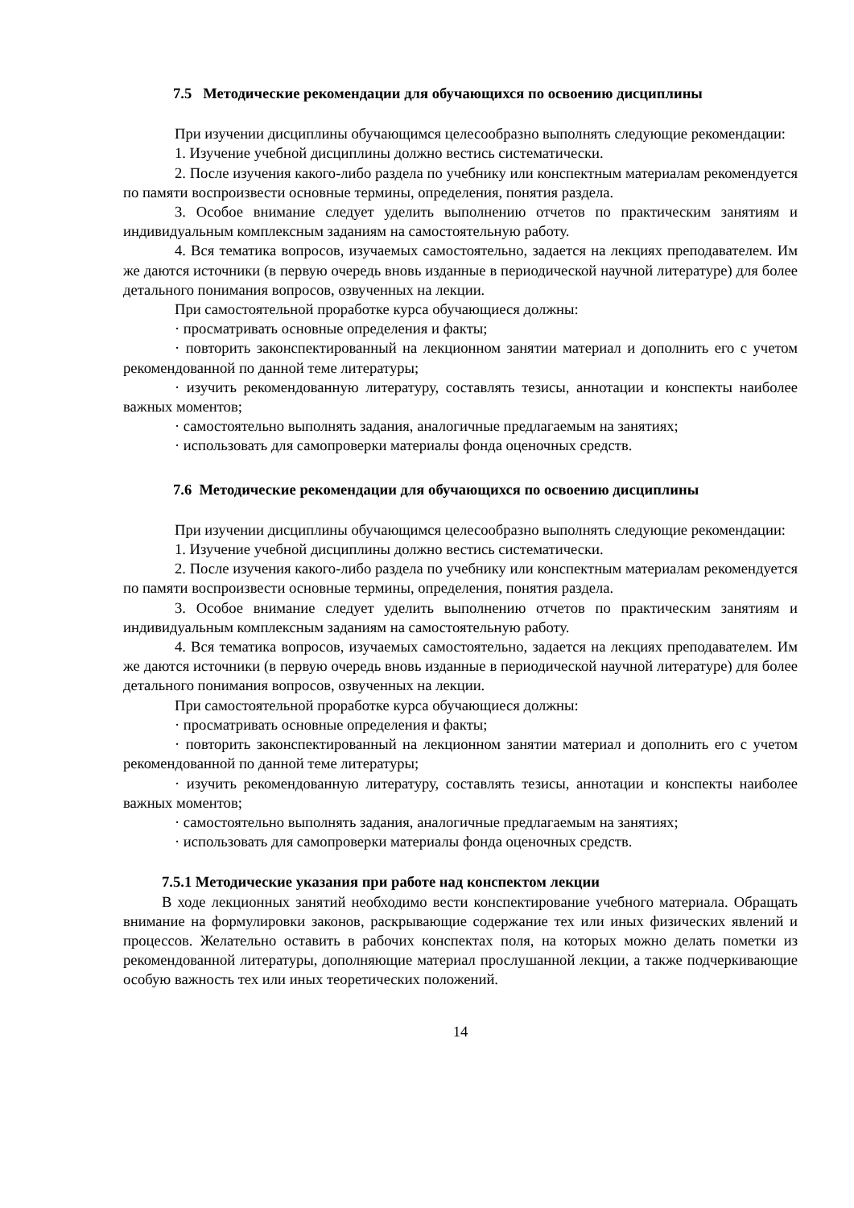7.5 Методические рекомендации для обучающихся по освоению дисциплины
При изучении дисциплины обучающимся целесообразно выполнять следующие рекомендации:
1. Изучение учебной дисциплины должно вестись систематически.
2. После изучения какого-либо раздела по учебнику или конспектным материалам рекомендуется по памяти воспроизвести основные термины, определения, понятия раздела.
3. Особое внимание следует уделить выполнению отчетов по практическим занятиям и индивидуальным комплексным заданиям на самостоятельную работу.
4. Вся тематика вопросов, изучаемых самостоятельно, задается на лекциях преподавателем. Им же даются источники (в первую очередь вновь изданные в периодической научной литературе) для более детального понимания вопросов, озвученных на лекции.
При самостоятельной проработке курса обучающиеся должны:
· просматривать основные определения и факты;
· повторить законспектированный на лекционном занятии материал и дополнить его с учетом рекомендованной по данной теме литературы;
· изучить рекомендованную литературу, составлять тезисы, аннотации и конспекты наиболее важных моментов;
· самостоятельно выполнять задания, аналогичные предлагаемым на занятиях;
· использовать для самопроверки материалы фонда оценочных средств.
7.6 Методические рекомендации для обучающихся по освоению дисциплины
При изучении дисциплины обучающимся целесообразно выполнять следующие рекомендации:
1. Изучение учебной дисциплины должно вестись систематически.
2. После изучения какого-либо раздела по учебнику или конспектным материалам рекомендуется по памяти воспроизвести основные термины, определения, понятия раздела.
3. Особое внимание следует уделить выполнению отчетов по практическим занятиям и индивидуальным комплексным заданиям на самостоятельную работу.
4. Вся тематика вопросов, изучаемых самостоятельно, задается на лекциях преподавателем. Им же даются источники (в первую очередь вновь изданные в периодической научной литературе) для более детального понимания вопросов, озвученных на лекции.
При самостоятельной проработке курса обучающиеся должны:
· просматривать основные определения и факты;
· повторить законспектированный на лекционном занятии материал и дополнить его с учетом рекомендованной по данной теме литературы;
· изучить рекомендованную литературу, составлять тезисы, аннотации и конспекты наиболее важных моментов;
· самостоятельно выполнять задания, аналогичные предлагаемым на занятиях;
· использовать для самопроверки материалы фонда оценочных средств.
7.5.1 Методические указания при работе над конспектом лекции
В ходе лекционных занятий необходимо вести конспектирование учебного материала. Обращать внимание на формулировки законов, раскрывающие содержание тех или иных физических явлений и процессов. Желательно оставить в рабочих конспектах поля, на которых можно делать пометки из рекомендованной литературы, дополняющие материал прослушанной лекции, а также подчеркивающие особую важность тех или иных теоретических положений.
14